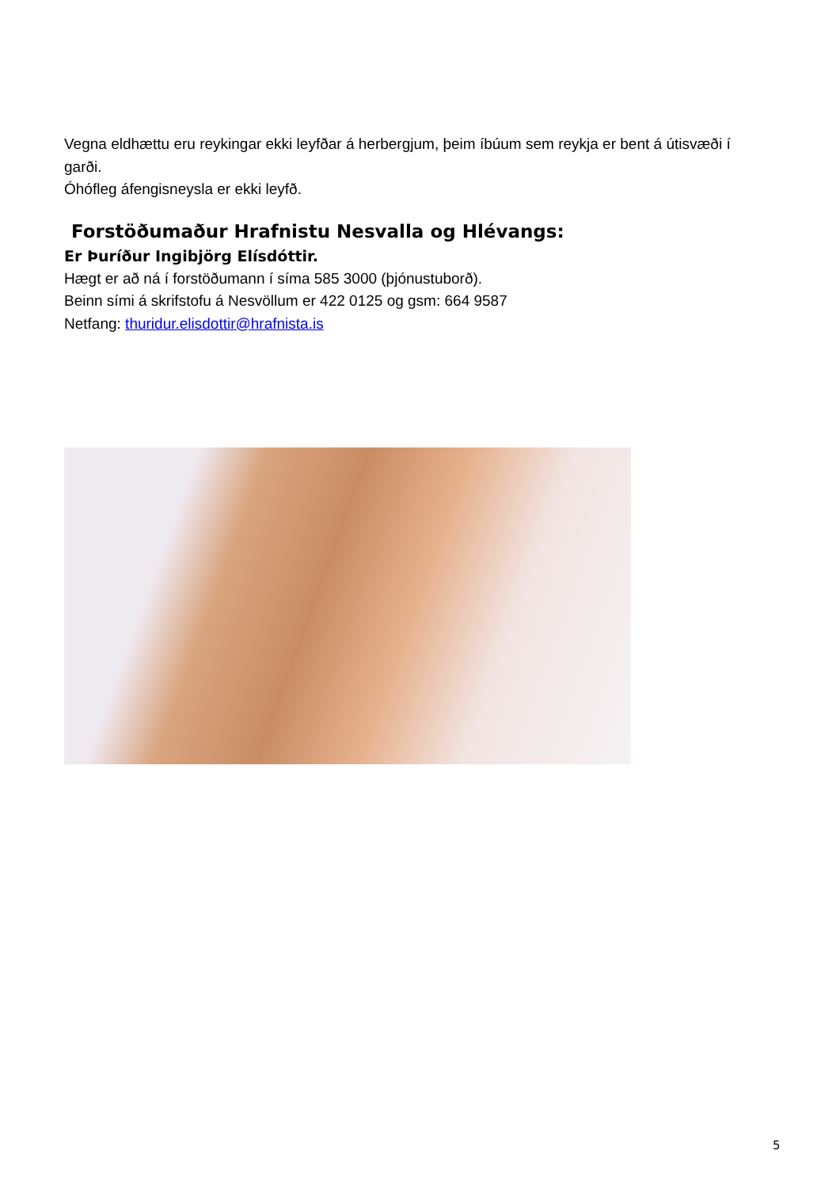Vegna eldhættu eru reykingar ekki leyfðar á herbergjum, þeim íbúum sem reykja er bent á útisvæði í garði.
Óhófleg áfengisneysla er ekki leyfð.
Forstöðumaður Hrafnistu Nesvalla og Hlévangs:
Er Þuríður Ingibjörg Elísdóttir.
Hægt er að ná í forstöðumann í síma 585 3000 (þjónustuborð).
Beinn sími á skrifstofu á Nesvöllum er 422 0125 og gsm: 664 9587
Netfang: thuridur.elisdottir@hrafnista.is
5